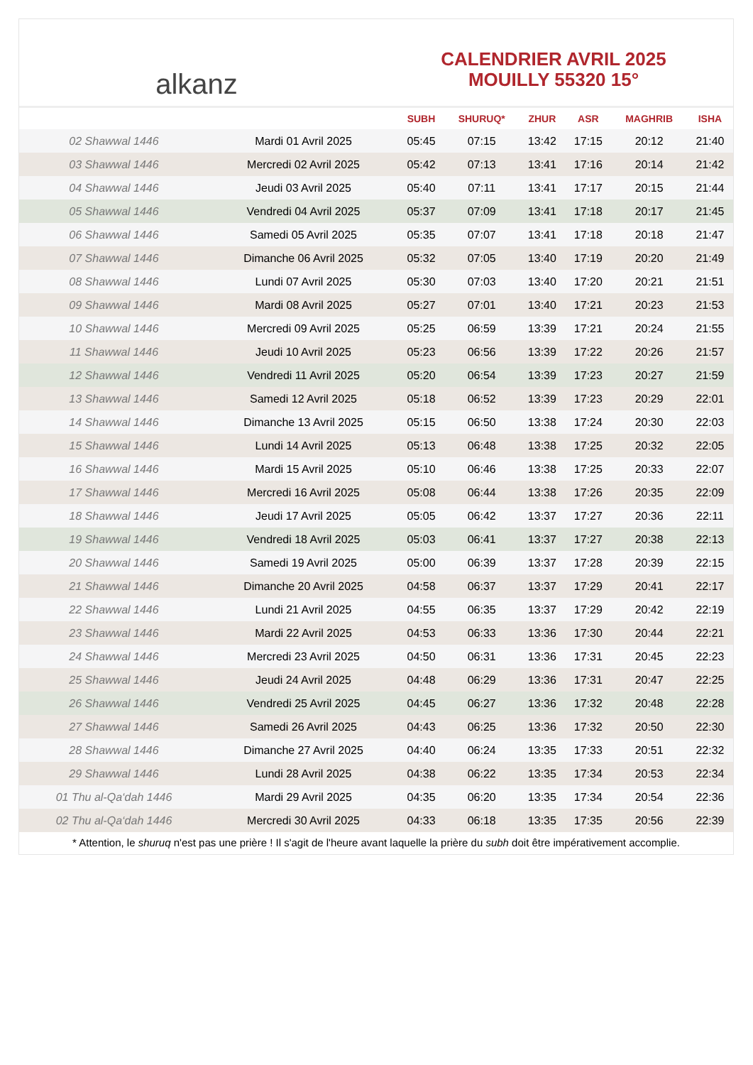alkanz
CALENDRIER AVRIL 2025
MOUILLY 55320 15°
| | | SUBH | SHURUQ* | ZHUR | ASR | MAGHRIB | ISHA |
| --- | --- | --- | --- | --- | --- | --- | --- |
| 02 Shawwal 1446 | Mardi 01 Avril 2025 | 05:45 | 07:15 | 13:42 | 17:15 | 20:12 | 21:40 |
| 03 Shawwal 1446 | Mercredi 02 Avril 2025 | 05:42 | 07:13 | 13:41 | 17:16 | 20:14 | 21:42 |
| 04 Shawwal 1446 | Jeudi 03 Avril 2025 | 05:40 | 07:11 | 13:41 | 17:17 | 20:15 | 21:44 |
| 05 Shawwal 1446 | Vendredi 04 Avril 2025 | 05:37 | 07:09 | 13:41 | 17:18 | 20:17 | 21:45 |
| 06 Shawwal 1446 | Samedi 05 Avril 2025 | 05:35 | 07:07 | 13:41 | 17:18 | 20:18 | 21:47 |
| 07 Shawwal 1446 | Dimanche 06 Avril 2025 | 05:32 | 07:05 | 13:40 | 17:19 | 20:20 | 21:49 |
| 08 Shawwal 1446 | Lundi 07 Avril 2025 | 05:30 | 07:03 | 13:40 | 17:20 | 20:21 | 21:51 |
| 09 Shawwal 1446 | Mardi 08 Avril 2025 | 05:27 | 07:01 | 13:40 | 17:21 | 20:23 | 21:53 |
| 10 Shawwal 1446 | Mercredi 09 Avril 2025 | 05:25 | 06:59 | 13:39 | 17:21 | 20:24 | 21:55 |
| 11 Shawwal 1446 | Jeudi 10 Avril 2025 | 05:23 | 06:56 | 13:39 | 17:22 | 20:26 | 21:57 |
| 12 Shawwal 1446 | Vendredi 11 Avril 2025 | 05:20 | 06:54 | 13:39 | 17:23 | 20:27 | 21:59 |
| 13 Shawwal 1446 | Samedi 12 Avril 2025 | 05:18 | 06:52 | 13:39 | 17:23 | 20:29 | 22:01 |
| 14 Shawwal 1446 | Dimanche 13 Avril 2025 | 05:15 | 06:50 | 13:38 | 17:24 | 20:30 | 22:03 |
| 15 Shawwal 1446 | Lundi 14 Avril 2025 | 05:13 | 06:48 | 13:38 | 17:25 | 20:32 | 22:05 |
| 16 Shawwal 1446 | Mardi 15 Avril 2025 | 05:10 | 06:46 | 13:38 | 17:25 | 20:33 | 22:07 |
| 17 Shawwal 1446 | Mercredi 16 Avril 2025 | 05:08 | 06:44 | 13:38 | 17:26 | 20:35 | 22:09 |
| 18 Shawwal 1446 | Jeudi 17 Avril 2025 | 05:05 | 06:42 | 13:37 | 17:27 | 20:36 | 22:11 |
| 19 Shawwal 1446 | Vendredi 18 Avril 2025 | 05:03 | 06:41 | 13:37 | 17:27 | 20:38 | 22:13 |
| 20 Shawwal 1446 | Samedi 19 Avril 2025 | 05:00 | 06:39 | 13:37 | 17:28 | 20:39 | 22:15 |
| 21 Shawwal 1446 | Dimanche 20 Avril 2025 | 04:58 | 06:37 | 13:37 | 17:29 | 20:41 | 22:17 |
| 22 Shawwal 1446 | Lundi 21 Avril 2025 | 04:55 | 06:35 | 13:37 | 17:29 | 20:42 | 22:19 |
| 23 Shawwal 1446 | Mardi 22 Avril 2025 | 04:53 | 06:33 | 13:36 | 17:30 | 20:44 | 22:21 |
| 24 Shawwal 1446 | Mercredi 23 Avril 2025 | 04:50 | 06:31 | 13:36 | 17:31 | 20:45 | 22:23 |
| 25 Shawwal 1446 | Jeudi 24 Avril 2025 | 04:48 | 06:29 | 13:36 | 17:31 | 20:47 | 22:25 |
| 26 Shawwal 1446 | Vendredi 25 Avril 2025 | 04:45 | 06:27 | 13:36 | 17:32 | 20:48 | 22:28 |
| 27 Shawwal 1446 | Samedi 26 Avril 2025 | 04:43 | 06:25 | 13:36 | 17:32 | 20:50 | 22:30 |
| 28 Shawwal 1446 | Dimanche 27 Avril 2025 | 04:40 | 06:24 | 13:35 | 17:33 | 20:51 | 22:32 |
| 29 Shawwal 1446 | Lundi 28 Avril 2025 | 04:38 | 06:22 | 13:35 | 17:34 | 20:53 | 22:34 |
| 01 Thu al-Qa‘dah 1446 | Mardi 29 Avril 2025 | 04:35 | 06:20 | 13:35 | 17:34 | 20:54 | 22:36 |
| 02 Thu al-Qa‘dah 1446 | Mercredi 30 Avril 2025 | 04:33 | 06:18 | 13:35 | 17:35 | 20:56 | 22:39 |
* Attention, le shuruq n'est pas une prière ! Il s'agit de l'heure avant laquelle la prière du subh doit être impérativement accomplie.